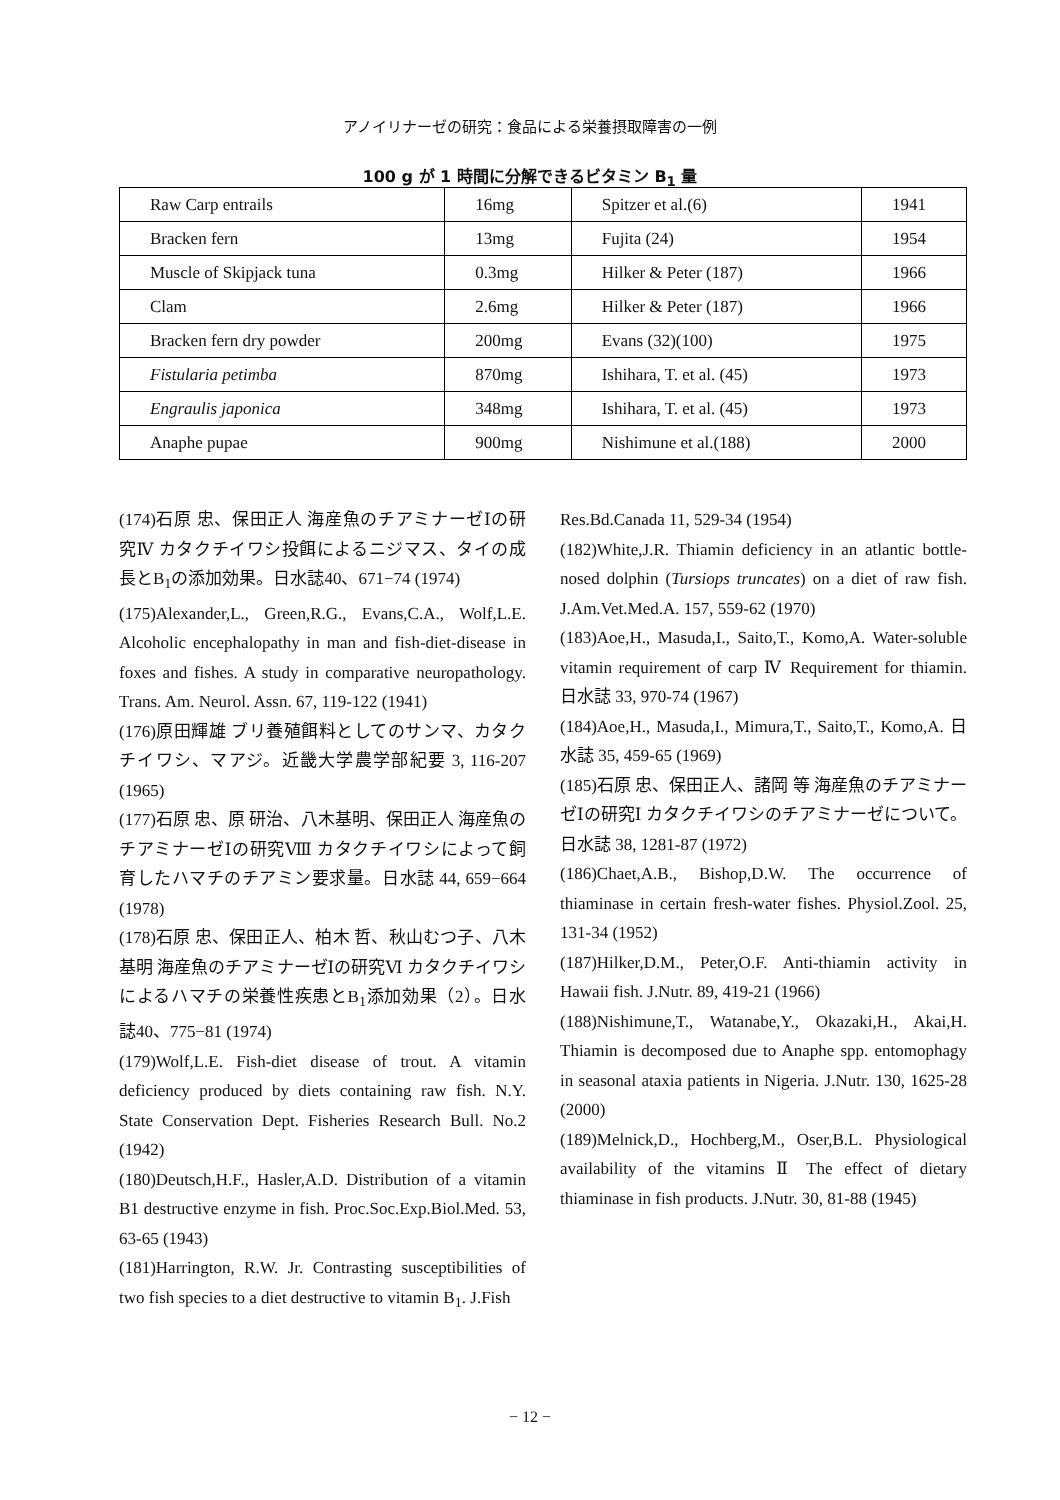アノイリナーゼの研究：食品による栄養摂取障害の一例
100 g が 1 時間に分解できるビタミン B<sub>1</sub> 量
| Raw Carp entrails | 16mg | Spitzer et al.(6) | 1941 |
| Bracken fern | 13mg | Fujita (24) | 1954 |
| Muscle of Skipjack tuna | 0.3mg | Hilker & Peter (187) | 1966 |
| Clam | 2.6mg | Hilker & Peter (187) | 1966 |
| Bracken fern dry powder | 200mg | Evans (32)(100) | 1975 |
| Fistularia petimba | 870mg | Ishihara, T. et al. (45) | 1973 |
| Engraulis japonica | 348mg | Ishihara, T. et al. (45) | 1973 |
| Anaphe pupae | 900mg | Nishimune et al.(188) | 2000 |
(174)石原 忠、保田正人 海産魚のチアミナーゼⅠの研究Ⅳ カタクチイワシ投餌によるニジマス、タイの成長とB<sub>1</sub>の添加効果。日水誌40、671−74 (1974)
(175)Alexander,L., Green,R.G., Evans,C.A., Wolf,L.E. Alcoholic encephalopathy in man and fish-diet-disease in foxes and fishes. A study in comparative neuropathology. Trans. Am. Neurol. Assn. 67, 119-122 (1941)
(176)原田輝雄 ブリ養殖餌料としてのサンマ、カタクチイワシ、マアジ。近畿大学農学部紀要 3, 116-207 (1965)
(177)石原 忠、原 研治、八木基明、保田正人 海産魚のチアミナーゼⅠの研究Ⅷ カタクチイワシによって飼育したハマチのチアミン要求量。日水誌 44, 659−664 (1978)
(178)石原 忠、保田正人、柏木 哲、秋山むつ子、八木基明 海産魚のチアミナーゼⅠの研究Ⅵ カタクチイワシによるハマチの栄養性疾患とB<sub>1</sub>添加効果（2）。日水誌40、775−81 (1974)
(179)Wolf,L.E. Fish-diet disease of trout. A vitamin deficiency produced by diets containing raw fish. N.Y. State Conservation Dept. Fisheries Research Bull. No.2 (1942)
(180)Deutsch,H.F., Hasler,A.D. Distribution of a vitamin B1 destructive enzyme in fish. Proc.Soc.Exp.Biol.Med. 53, 63-65 (1943)
(181)Harrington, R.W. Jr. Contrasting susceptibilities of two fish species to a diet destructive to vitamin B<sub>1</sub>. J.Fish
Res.Bd.Canada 11, 529-34 (1954)
(182)White,J.R. Thiamin deficiency in an atlantic bottle-nosed dolphin (Tursiops truncates) on a diet of raw fish. J.Am.Vet.Med.A. 157, 559-62 (1970)
(183)Aoe,H., Masuda,I., Saito,T., Komo,A. Water-soluble vitamin requirement of carp Ⅳ Requirement for thiamin. 日水誌 33, 970-74 (1967)
(184)Aoe,H., Masuda,I., Mimura,T., Saito,T., Komo,A. 日水誌 35, 459-65 (1969)
(185)石原 忠、保田正人、諸岡 等 海産魚のチアミナーゼⅠの研究Ⅰ カタクチイワシのチアミナーゼについて。日水誌 38, 1281-87 (1972)
(186)Chaet,A.B., Bishop,D.W. The occurrence of thiaminase in certain fresh-water fishes. Physiol.Zool. 25, 131-34 (1952)
(187)Hilker,D.M., Peter,O.F. Anti-thiamin activity in Hawaii fish. J.Nutr. 89, 419-21 (1966)
(188)Nishimune,T., Watanabe,Y., Okazaki,H., Akai,H. Thiamin is decomposed due to Anaphe spp. entomophagy in seasonal ataxia patients in Nigeria. J.Nutr. 130, 1625-28 (2000)
(189)Melnick,D., Hochberg,M., Oser,B.L. Physiological availability of the vitamins Ⅱ The effect of dietary thiaminase in fish products. J.Nutr. 30, 81-88 (1945)
− 12 −